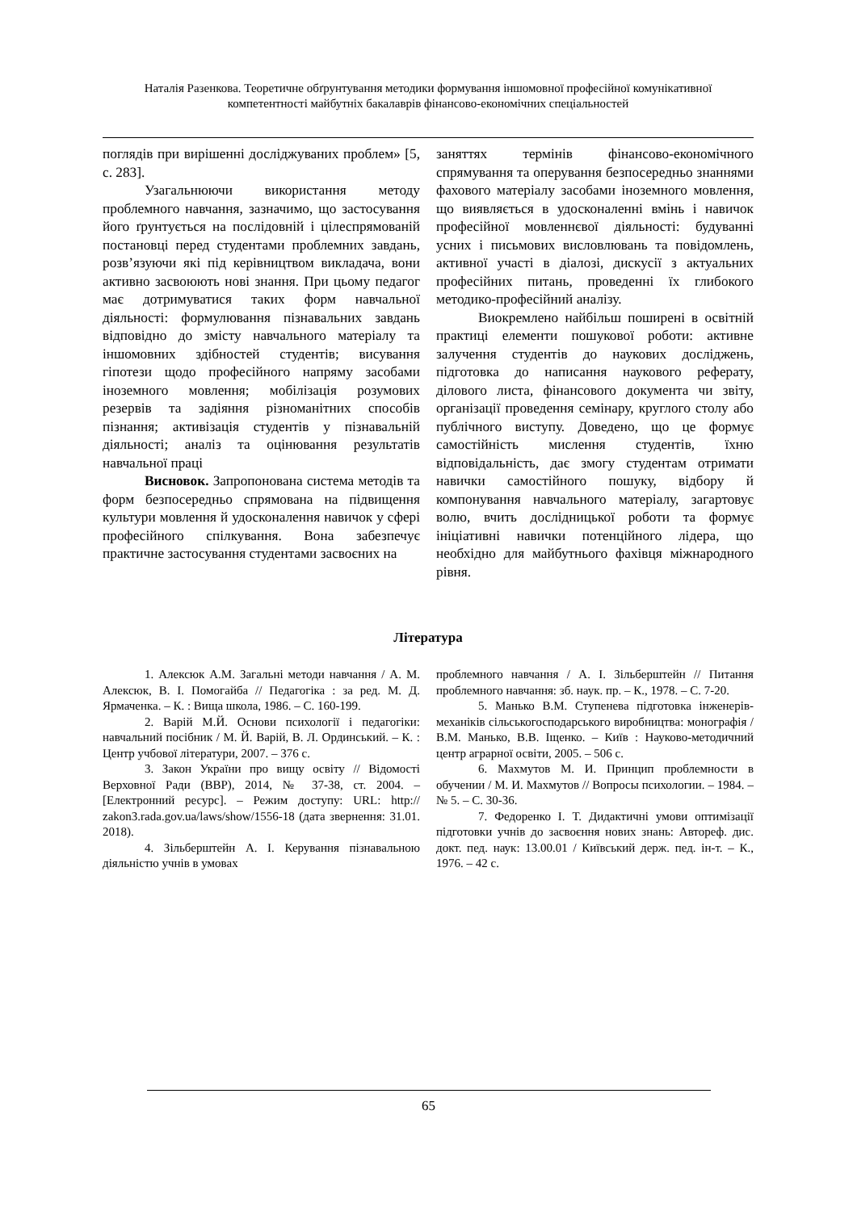Наталія Разенкова. Теоретичне обґрунтування методики формування іншомовної професійної комунікативної компетентності майбутніх бакалаврів фінансово-економічних спеціальностей
поглядів при вирішенні досліджуваних проблем» [5, с. 283].
Узагальнюючи використання методу проблемного навчання, зазначимо, що застосування його ґрунтується на послідовній і цілеспрямованій постановці перед студентами проблемних завдань, розв’язуючи які під керівництвом викладача, вони активно засвоюють нові знання. При цьому педагог має дотримуватися таких форм навчальної діяльності: формулювання пізнавальних завдань відповідно до змісту навчального матеріалу та іншомовних здібностей студентів; висування гіпотези щодо професійного напряму засобами іноземного мовлення; мобілізація розумових резервів та задіяння різноманітних способів пізнання; активізація студентів у пізнавальній діяльності; аналіз та оцінювання результатів навчальної праці
Висновок. Запропонована система методів та форм безпосередньо спрямована на підвищення культури мовлення й удосконалення навичок у сфері професійного спілкування. Вона забезпечує практичне застосування студентами засвоєних на
заняттях термінів фінансово-економічного спрямування та оперування безпосередньо знаннями фахового матеріалу засобами іноземного мовлення, що виявляється в удосконаленні вмінь і навичок професійної мовленнєвої діяльності: будуванні усних і письмових висловлювань та повідомлень, активної участі в діалозі, дискусії з актуальних професійних питань, проведенні їх глибокого методико-професійний аналізу.
Виокремлено найбільш поширені в освітній практиці елементи пошукової роботи: активне залучення студентів до наукових досліджень, підготовка до написання наукового реферату, ділового листа, фінансового документа чи звіту, організації проведення семінару, круглого столу або публічного виступу. Доведено, що це формує самостійність мислення студентів, їхню відповідальність, дає змогу студентам отримати навички самостійного пошуку, відбору й компонування навчального матеріалу, загартовує волю, вчить дослідницької роботи та формує ініціативні навички потенційного лідера, що необхідно для майбутнього фахівця міжнародного рівня.
Література
1. Алексюк А.М. Загальні методи навчання / А. М. Алексюк, В. І. Помогайба // Педагогіка : за ред. М. Д. Ярмаченка. – К. : Вища школа, 1986. – С. 160-199.
2. Варій М.Й. Основи психології і педагогіки: навчальний посібник / М. Й. Варій, В. Л. Ординський. – К. : Центр учбової літератури, 2007. – 376 с.
3. Закон України про вищу освіту // Відомості Верховної Ради (ВВР), 2014, № 37-38, ст. 2004. – [Електронний ресурс]. – Режим доступу: URL: http:// zakon3.rada.gov.ua/laws/show/1556-18 (дата звернення: 31.01. 2018).
4. Зільберштейн А. І. Керування пізнавальною діяльністю учнів в умовах
проблемного навчання / А. І. Зільберштейн // Питання проблемного навчання: зб. наук. пр. – К., 1978. – С. 7-20.
5. Манько В.М. Ступенева підготовка інженерів-механіків сільськогосподарського виробництва: монографія / В.М. Манько, В.В. Іщенко. – Київ : Науково-методичний центр аграрної освіти, 2005. – 506 с.
6. Махмутов М. И. Принцип проблемности в обучении / М. И. Махмутов // Вопросы психологии. – 1984. – № 5. – С. 30-36.
7. Федоренко І. Т. Дидактичні умови оптимізації підготовки учнів до засвоєння нових знань: Автореф. дис. докт. пед. наук: 13.00.01 / Київський держ. пед. ін-т. – К., 1976. – 42 с.
65